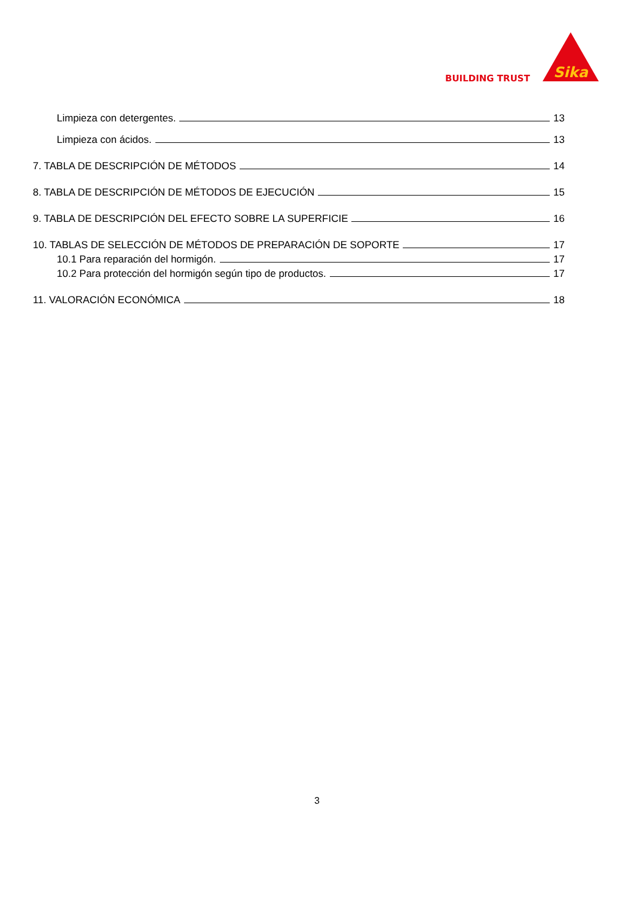BUILDING TRUST
Sika
Limpieza con detergentes. 13
Limpieza con ácidos. 13
7. TABLA DE DESCRIPCIÓN DE MÉTODOS 14
8. TABLA DE DESCRIPCIÓN DE MÉTODOS DE EJECUCIÓN 15
9. TABLA DE DESCRIPCIÓN DEL EFECTO SOBRE LA SUPERFICIE 16
10. TABLAS DE SELECCIÓN DE MÉTODOS DE PREPARACIÓN DE SOPORTE 17
10.1 Para reparación del hormigón. 17
10.2 Para protección del hormigón según tipo de productos. 17
11. VALORACIÓN ECONÓMICA 18
3